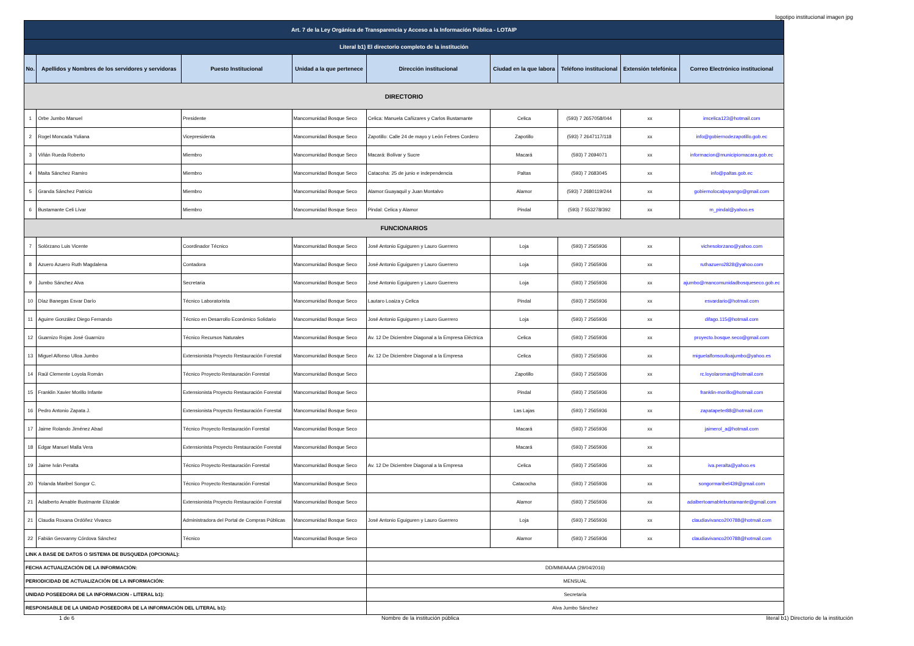logotipo institucional imagen jpg
| Art. 7 de la Ley Orgánica de Transparencia y Acceso a la Información Pública - LOTAIP | | | | | | | | |
| --- | --- | --- | --- | --- | --- | --- | --- | --- |
| Literal b1) El directorio completo de la institución | | | | | | | | |
| No. | Apellidos y Nombres de los servidores y servidoras | Puesto Institucional | Unidad a la que pertenece | Dirección institucional | Ciudad en la que labora | Teléfono institucional | Extensión telefónica | Correo Electrónico institucional |
| DIRECTORIO | | | | | | | | |
| 1 | Orbe Jumbo Manuel | Presidente | Mancomunidad Bosque Seco | Celica: Manuela Cañizares y Carlos Bustamante | Celica | (593) 7 2657058/044 | xx | imcelica123@hotmail.com |
| 2 | Rogel Moncada Yuliana | Vicepresidenta | Mancomunidad Bosque Seco | Zapotillo: Calle 24 de mayo y León Febres Cordero | Zapotillo | (593) 7 2647117/118 | xx | info@gobiernodezapotillo.gob.ec |
| 3 | Viñán Rueda Roberto | Miembro | Mancomunidad Bosque Seco | Macará: Bolívar y Sucre | Macará | (593) 7 2694071 | xx | informacion@municipiomacara.gob.ec |
| 4 | Maita Sánchez Ramiro | Miembro | Mancomunidad Bosque Seco | Catacoha: 25 de junio e independencia | Paltas | (593) 7 2683045 | xx | info@paltas.gob.ec |
| 5 | Granda Sánchez Patricio | Miembro | Mancomunidad Bosque Seco | Alamor:Guayaquil y Juan Montalvo | Alamor | (593) 7 2680119/244 | xx | gobiernolocalpuyango@gmail.com |
| 6 | Bustamante Celi Lívar | Miembro | Mancomunidad Bosque Seco | Pindal: Celica y Alamor | Pindal | (593) 7 553278/392 | xx | m_pindal@yahoo.es |
| FUNCIONARIOS | | | | | | | | |
| 7 | Solórzano Luis Vicente | Coordinador Técnico | Mancomunidad Bosque Seco | José Antonio Eguiguren y Lauro Guerrero | Loja | (593) 7 2565936 | xx | vichesolorzano@yahoo.com |
| 8 | Azuero Azuero Ruth Magdalena | Contadora | Mancomunidad Bosque Seco | José Antonio Eguiguren y Lauro Guerrero | Loja | (593) 7 2565936 | xx | ruthazuero2828@yahoo.com |
| 9 | Jumbo Sánchez Alva | Secretaria | Mancomunidad Bosque Seco | José Antonio Eguiguren y Lauro Guerrero | Loja | (593) 7 2565936 | xx | ajumbo@mancomunidadbosqueseco.gob.ec |
| 10 | Díaz Banegas Esvar Darío | Técnico Laboratorista | Mancomunidad Bosque Seco | Lautaro Loaiza y Celica | Pindal | (593) 7 2565936 | xx | esvardario@hotmail.com |
| 11 | Aguirre González Diego Fernando | Técnico en Desarrollo Económico Solidario | Mancomunidad Bosque Seco | José Antonio Eguiguren y Lauro Guerrero | Loja | (593) 7 2565936 | xx | difago.115@hotmail.com |
| 12 | Guarnizo Rojas José Guarnizo | Técnico Recursos Naturales | Mancomunidad Bosque Seco | Av. 12 De Diciembre Diagonal a la Empresa Eléctrica | Celica | (593) 7 2565936 | xx | proyecto.bosque.seco@gmail.com |
| 13 | Miguel Alfonso Ulloa Jumbo | Extensionista Proyecto Restauración Forestal | Mancomunidad Bosque Seco | Av. 12 De Diciembre Diagonal a la Empresa | Celica | (593) 7 2565936 | xx | miguelalfonsoulloajumbo@yahoo.es |
| 14 | Raúl Clemente Loyola Román | Técnico Proyecto Restauración Forestal | Mancomunidad Bosque Seco | | Zapotillo | (593) 7 2565936 | xx | rc.loyolaroman@hotmail.com |
| 15 | Franklin Xavier Morillo Infante | Extensionista Proyecto Restauración Forestal | Mancomunidad Bosque Seco | | Pindal | (593) 7 2565936 | xx | franklin-morillo@hotmail.com |
| 16 | Pedro Antonio Zapata J. | Extensionista Proyecto Restauración Forestal | Mancomunidad Bosque Seco | | Las Lajas | (593) 7 2565936 | xx | zapatapeter88@hotmail.com |
| 17 | Jaime Rolando Jiménez Abad | Técnico Proyecto Restauración Forestal | Mancomunidad Bosque Seco | | Macará | (593) 7 2565936 | xx | jaimerol_a@hotmail.com |
| 18 | Edgar Manuel Malla Vera | Extensionista Proyecto Restauración Forestal | Mancomunidad Bosque Seco | | Macará | (593) 7 2565936 | xx | |
| 19 | Jaime Iván Peralta | Técnico Proyecto Restauración Forestal | Mancomunidad Bosque Seco | Av. 12 De Diciembre Diagonal a la Empresa | Celica | (593) 7 2565936 | xx | iva.peralta@yahoo.es |
| 20 | Yolanda Maribel Songor C. | Técnico Proyecto Restauración Forestal | Mancomunidad Bosque Seco | | Catacocha | (593) 7 2565936 | xx | songormaribel439@gmail.com |
| 21 | Adalberto Amable Bustmante Elizalde | Extensionista Proyecto Restauración Forestal | Mancomunidad Bosque Seco | | Alamor | (593) 7 2565936 | xx | adalbertoamablebustamante@gmail.com |
| 21 | Claudia Roxana Ordóñez Vivanco | Administradora del Portal de Compras Públicas | Mancomunidad Bosque Seco | José Antonio Eguiguren y Lauro Guerrero | Loja | (593) 7 2565936 | xx | claudiavivanco200788@hotmail.com |
| 22 | Fabián Geovanny Córdova Sánchez | Técnico | Mancomunidad Bosque Seco | | Alamor | (593) 7 2565936 | xx | claudiavivanco200788@hotmail.com |
| LINK A BASE DE DATOS O SISTEMA DE BUSQUEDA (OPCIONAL): | | | | | | | | |
| FECHA ACTUALIZACIÓN DE LA INFORMACIÓN: | | | | DD/MM/AAAA (29/04/2016) | | | | |
| PERIODICIDAD DE ACTUALIZACIÓN DE LA INFORMACIÓN: | | | | MENSUAL | | | | |
| UNIDAD POSEEDORA DE LA INFORMACION - LITERAL b1): | | | | Secretaría | | | | |
| RESPONSABLE DE LA UNIDAD POSEEDORA DE LA INFORMACIÓN DEL LITERAL b1): | | | | Alva Jumbo Sánchez | | | | |
1 de 6 Nombre de la institución pública literal b1) Directorio de la institución